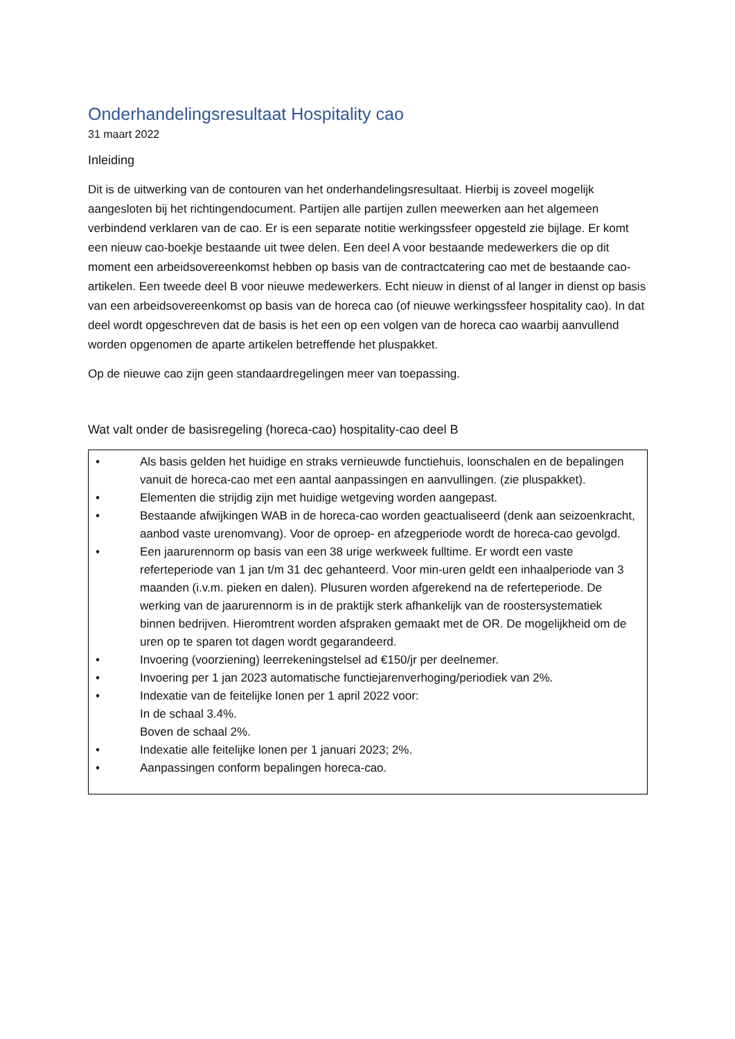Onderhandelingsresultaat Hospitality cao
31 maart 2022
Inleiding
Dit is de uitwerking van de contouren van het onderhandelingsresultaat. Hierbij is zoveel mogelijk aangesloten bij het richtingendocument. Partijen alle partijen zullen meewerken aan het algemeen verbindend verklaren van de cao. Er is een separate notitie werkingssfeer opgesteld zie bijlage. Er komt een nieuw cao-boekje bestaande uit twee delen. Een deel A voor bestaande medewerkers die op dit moment een arbeidsovereenkomst hebben op basis van de contractcatering cao met de bestaande cao-artikelen. Een tweede deel B voor nieuwe medewerkers. Echt nieuw in dienst of al langer in dienst op basis van een arbeidsovereenkomst op basis van de horeca cao (of nieuwe werkingssfeer hospitality cao). In dat deel wordt opgeschreven dat de basis is het een op een volgen van de horeca cao waarbij aanvullend worden opgenomen de aparte artikelen betreffende het pluspakket.
Op de nieuwe cao zijn geen standaardregelingen meer van toepassing.
Wat valt onder de basisregeling (horeca-cao) hospitality-cao deel B
• Als basis gelden het huidige en straks vernieuwde functiehuis, loonschalen en de bepalingen vanuit de horeca-cao met een aantal aanpassingen en aanvullingen. (zie pluspakket).
• Elementen die strijdig zijn met huidige wetgeving worden aangepast.
• Bestaande afwijkingen WAB in de horeca-cao worden geactualiseerd (denk aan seizoenkracht, aanbod vaste urenomvang). Voor de oproep- en afzegperiode wordt de horeca-cao gevolgd.
• Een jaarurennorm op basis van een 38 urige werkweek fulltime. Er wordt een vaste referteperiode van 1 jan t/m 31 dec gehanteerd. Voor min-uren geldt een inhaalperiode van 3 maanden (i.v.m. pieken en dalen). Plusuren worden afgerekend na de referteperiode. De werking van de jaarurennorm is in de praktijk sterk afhankelijk van de roostersystematiek binnen bedrijven. Hieromtrent worden afspraken gemaakt met de OR. De mogelijkheid om de uren op te sparen tot dagen wordt gegarandeerd.
• Invoering (voorziening) leerrekeningstelsel ad €150/jr per deelnemer.
• Invoering per 1 jan 2023 automatische functiejarenverhoging/periodiek van 2%.
• Indexatie van de feitelijke lonen per 1 april 2022 voor:
In de schaal 3.4%.
Boven de schaal 2%.
• Indexatie alle feitelijke lonen per 1 januari 2023; 2%.
• Aanpassingen conform bepalingen horeca-cao.